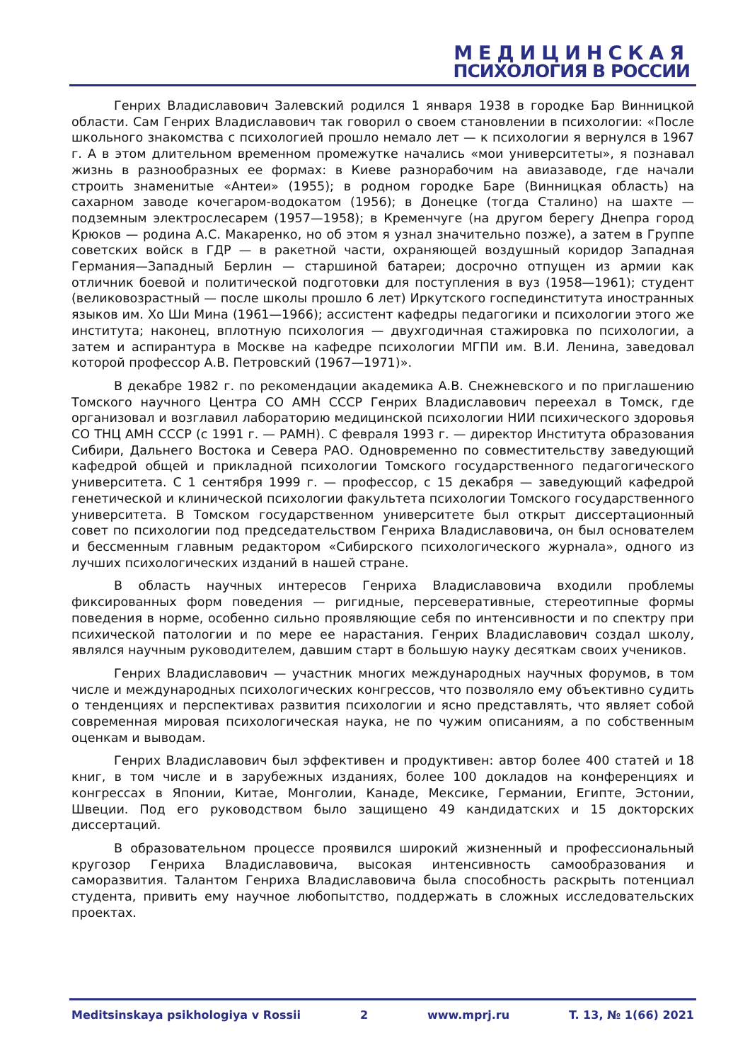МЕДИЦИНСКАЯ
ПСИХОЛОГИЯ В РОССИИ
Генрих Владиславович Залевский родился 1 января 1938 в городке Бар Винницкой области. Сам Генрих Владиславович так говорил о своем становлении в психологии: «После школьного знакомства с психологией прошло немало лет — к психологии я вернулся в 1967 г. А в этом длительном временном промежутке начались «мои университеты», я познавал жизнь в разнообразных ее формах: в Киеве разнорабочим на авиазаводе, где начали строить знаменитые «Антеи» (1955); в родном городке Баре (Винницкая область) на сахарном заводе кочегаром-водокатом (1956); в Донецке (тогда Сталино) на шахте — подземным электрослесарем (1957—1958); в Кременчуге (на другом берегу Днепра город Крюков — родина А.С. Макаренко, но об этом я узнал значительно позже), а затем в Группе советских войск в ГДР — в ракетной части, охраняющей воздушный коридор Западная Германия—Западный Берлин — старшиной батареи; досрочно отпущен из армии как отличник боевой и политической подготовки для поступления в вуз (1958—1961); студент (великовозрастный — после школы прошло 6 лет) Иркутского госпединститута иностранных языков им. Хо Ши Мина (1961—1966); ассистент кафедры педагогики и психологии этого же института; наконец, вплотную психология — двухгодичная стажировка по психологии, а затем и аспирантура в Москве на кафедре психологии МГПИ им. В.И. Ленина, заведовал которой профессор А.В. Петровский (1967—1971)».
В декабре 1982 г. по рекомендации академика А.В. Снежневского и по приглашению Томского научного Центра СО АМН СССР Генрих Владиславович переехал в Томск, где организовал и возглавил лабораторию медицинской психологии НИИ психического здоровья СО ТНЦ АМН СССР (с 1991 г. — РАМН). С февраля 1993 г. — директор Института образования Сибири, Дальнего Востока и Севера РАО. Одновременно по совместительству заведующий кафедрой общей и прикладной психологии Томского государственного педагогического университета. С 1 сентября 1999 г. — профессор, с 15 декабря — заведующий кафедрой генетической и клинической психологии факультета психологии Томского государственного университета. В Томском государственном университете был открыт диссертационный совет по психологии под председательством Генриха Владиславовича, он был основателем и бессменным главным редактором «Сибирского психологического журнала», одного из лучших психологических изданий в нашей стране.
В область научных интересов Генриха Владиславовича входили проблемы фиксированных форм поведения — ригидные, персеверативные, стереотипные формы поведения в норме, особенно сильно проявляющие себя по интенсивности и по спектру при психической патологии и по мере ее нарастания. Генрих Владиславович создал школу, являлся научным руководителем, давшим старт в большую науку десяткам своих учеников.
Генрих Владиславович — участник многих международных научных форумов, в том числе и международных психологических конгрессов, что позволяло ему объективно судить о тенденциях и перспективах развития психологии и ясно представлять, что являет собой современная мировая психологическая наука, не по чужим описаниям, а по собственным оценкам и выводам.
Генрих Владиславович был эффективен и продуктивен: автор более 400 статей и 18 книг, в том числе и в зарубежных изданиях, более 100 докладов на конференциях и конгрессах в Японии, Китае, Монголии, Канаде, Мексике, Германии, Египте, Эстонии, Швеции. Под его руководством было защищено 49 кандидатских и 15 докторских диссертаций.
В образовательном процессе проявился широкий жизненный и профессиональный кругозор Генриха Владиславовича, высокая интенсивность самообразования и саморазвития. Талантом Генриха Владиславовича была способность раскрыть потенциал студента, привить ему научное любопытство, поддержать в сложных исследовательских проектах.
Meditsinskaya psikhologiya v Rossii 2 www.mprj.ru T. 13, № 1(66) 2021